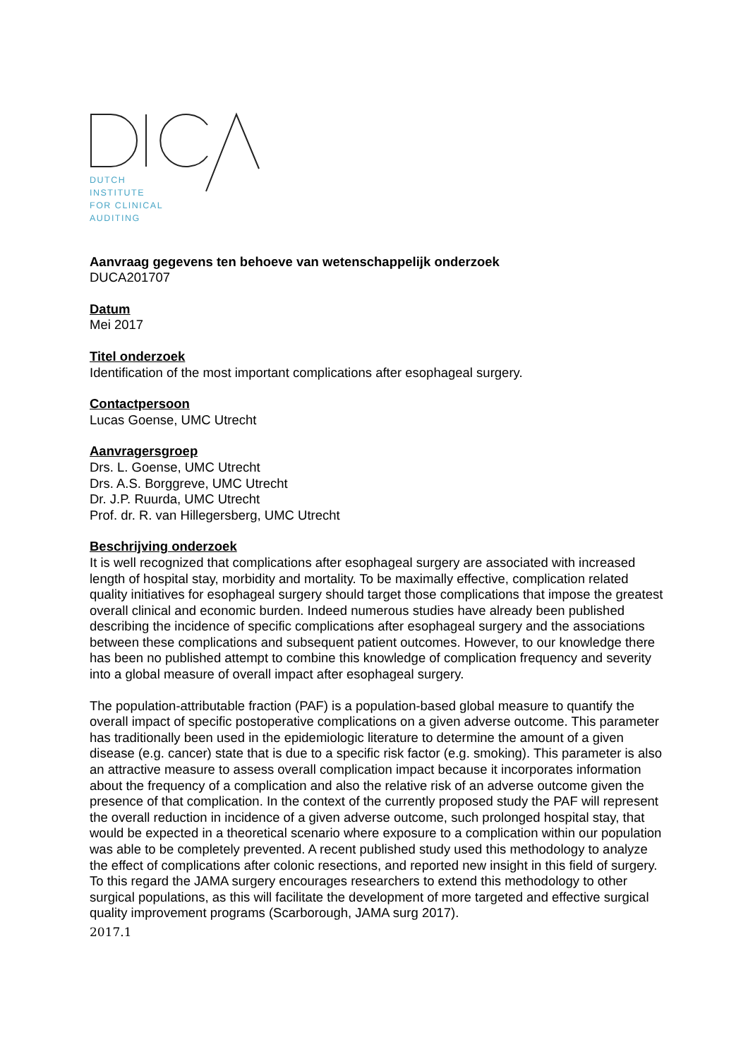DUTCH
INSTITUTE
FOR CLINICAL
AUDITING
Aanvraag gegevens ten behoeve van wetenschappelijk onderzoek
DUCA201707
Datum
Mei 2017
Titel onderzoek
Identification of the most important complications after esophageal surgery.
Contactpersoon
Lucas Goense, UMC Utrecht
Aanvragersgroep
Drs. L. Goense, UMC Utrecht
Drs. A.S. Borggreve, UMC Utrecht
Dr. J.P. Ruurda, UMC Utrecht
Prof. dr. R. van Hillegersberg, UMC Utrecht
Beschrijving onderzoek
It is well recognized that complications after esophageal surgery are associated with increased length of hospital stay, morbidity and mortality. To be maximally effective, complication related quality initiatives for esophageal surgery should target those complications that impose the greatest overall clinical and economic burden. Indeed numerous studies have already been published describing the incidence of specific complications after esophageal surgery and the associations between these complications and subsequent patient outcomes. However, to our knowledge there has been no published attempt to combine this knowledge of complication frequency and severity into a global measure of overall impact after esophageal surgery.
The population-attributable fraction (PAF) is a population-based global measure to quantify the overall impact of specific postoperative complications on a given adverse outcome. This parameter has traditionally been used in the epidemiologic literature to determine the amount of a given disease (e.g. cancer) state that is due to a specific risk factor (e.g. smoking). This parameter is also an attractive measure to assess overall complication impact because it incorporates information about the frequency of a complication and also the relative risk of an adverse outcome given the presence of that complication. In the context of the currently proposed study the PAF will represent the overall reduction in incidence of a given adverse outcome, such prolonged hospital stay, that would be expected in a theoretical scenario where exposure to a complication within our population was able to be completely prevented. A recent published study used this methodology to analyze the effect of complications after colonic resections, and reported new insight in this field of surgery. To this regard the JAMA surgery encourages researchers to extend this methodology to other surgical populations, as this will facilitate the development of more targeted and effective surgical quality improvement programs (Scarborough, JAMA surg 2017).
2017.1